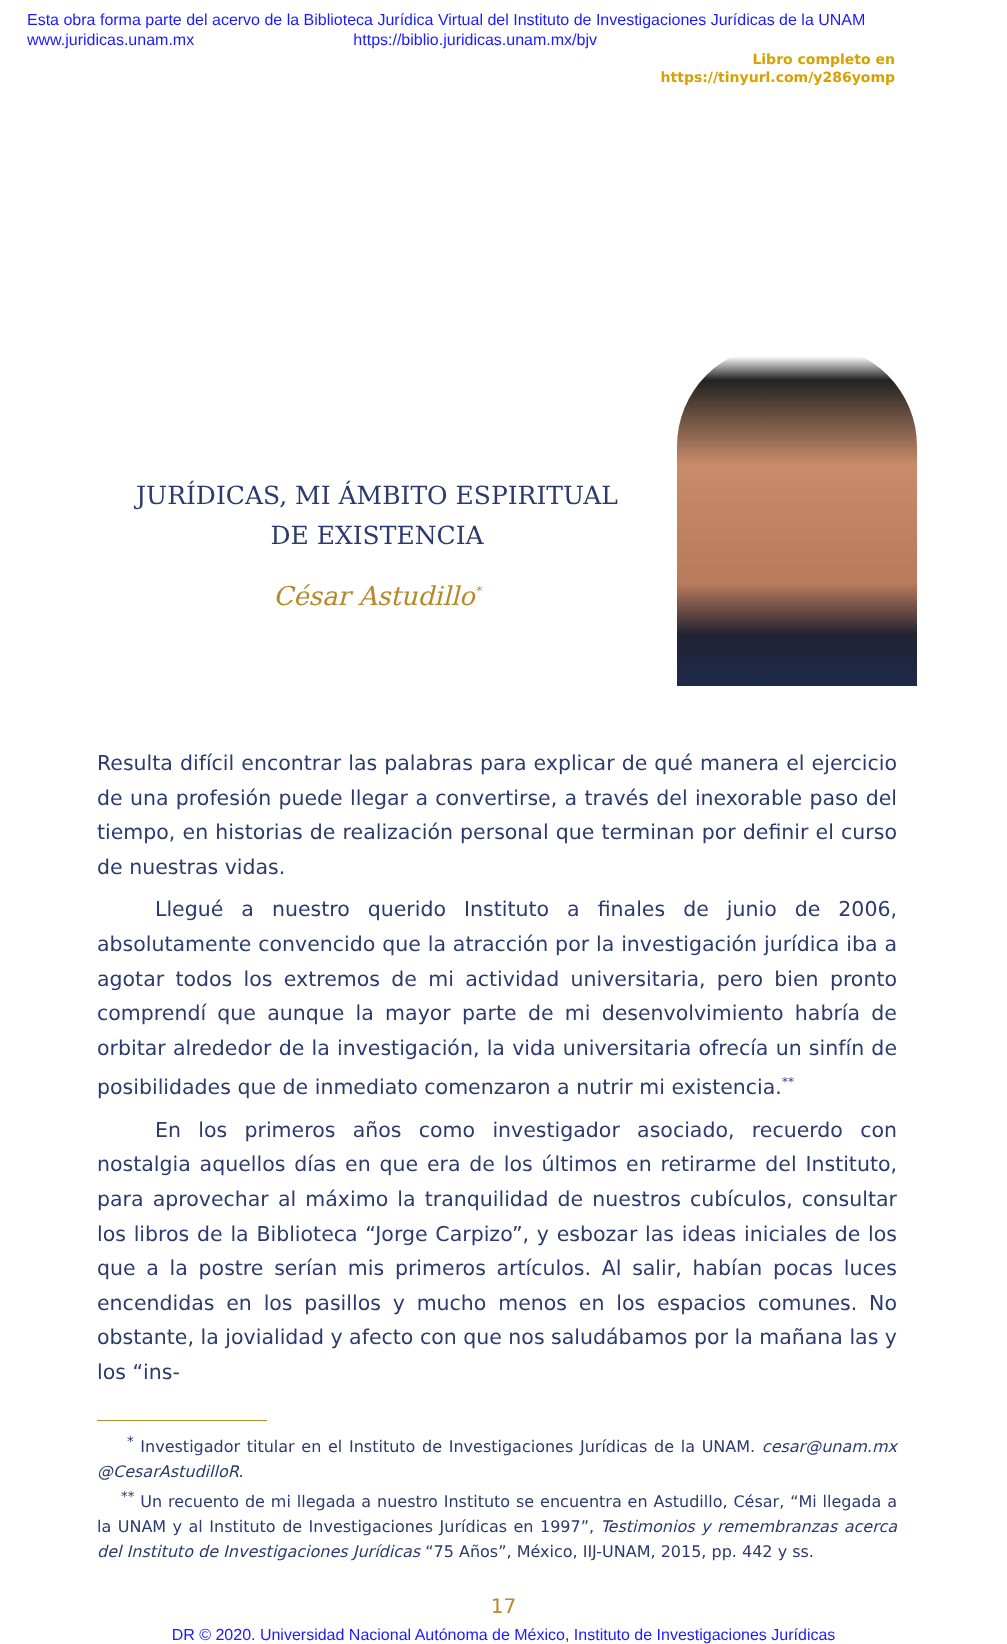Esta obra forma parte del acervo de la Biblioteca Jurídica Virtual del Instituto de Investigaciones Jurídicas de la UNAM
www.juridicas.unam.mx https://biblio.juridicas.unam.mx/bjv
Libro completo en
https://tinyurl.com/y286yomp
JURÍDICAS, MI ÁMBITO ESPIRITUAL
DE EXISTENCIA
César Astudillo<sup>*</sup>
Resulta difícil encontrar las palabras para explicar de qué manera el ejercicio de una profesión puede llegar a convertirse, a través del inexorable paso del tiempo, en historias de realización personal que terminan por definir el curso de nuestras vidas.
Llegué a nuestro querido Instituto a finales de junio de 2006, absolutamente convencido que la atracción por la investigación jurídica iba a agotar todos los extremos de mi actividad universitaria, pero bien pronto comprendí que aunque la mayor parte de mi desenvolvimiento habría de orbitar alrededor de la investigación, la vida universitaria ofrecía un sinfín de posibilidades que de inmediato comenzaron a nutrir mi existencia.<sup>**</sup>
En los primeros años como investigador asociado, recuerdo con nostalgia aquellos días en que era de los últimos en retirarme del Instituto, para aprovechar al máximo la tranquilidad de nuestros cubículos, consultar los libros de la Biblioteca “Jorge Carpizo”, y esbozar las ideas iniciales de los que a la postre serían mis primeros artículos. Al salir, habían pocas luces encendidas en los pasillos y mucho menos en los espacios comunes. No obstante, la jovialidad y afecto con que nos saludábamos por la mañana las y los “ins-
<sup>*</sup> Investigador titular en el Instituto de Investigaciones Jurídicas de la UNAM. cesar@unam.mx @CesarAstudilloR.
<sup>**</sup> Un recuento de mi llegada a nuestro Instituto se encuentra en Astudillo, César, “Mi llegada a la UNAM y al Instituto de Investigaciones Jurídicas en 1997”, Testimonios y remembranzas acerca del Instituto de Investigaciones Jurídicas “75 Años”, México, IIJ-UNAM, 2015, pp. 442 y ss.
17
DR © 2020. Universidad Nacional Autónoma de México, Instituto de Investigaciones Jurídicas